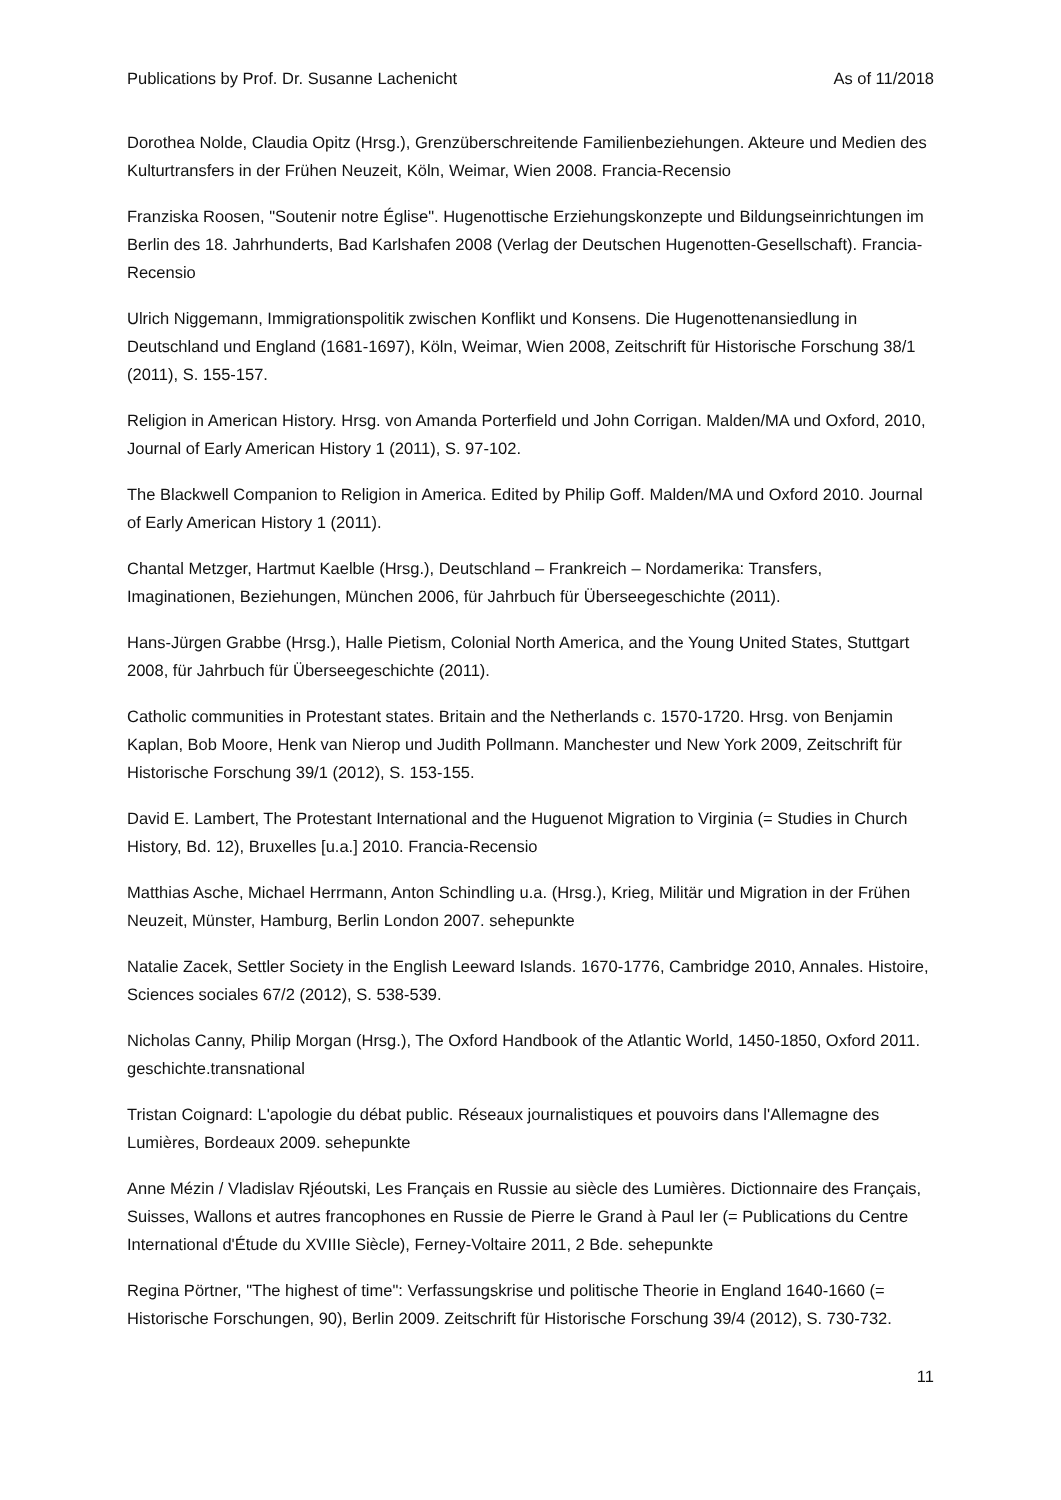Publications by Prof. Dr. Susanne Lachenicht As of 11/2018
Dorothea Nolde, Claudia Opitz (Hrsg.), Grenzüberschreitende Familienbeziehungen. Akteure und Medien des Kulturtransfers in der Frühen Neuzeit, Köln, Weimar, Wien 2008. Francia-Recensio
Franziska Roosen, "Soutenir notre Église". Hugenottische Erziehungskonzepte und Bildungseinrichtungen im Berlin des 18. Jahrhunderts, Bad Karlshafen 2008 (Verlag der Deutschen Hugenotten-Gesellschaft). Francia-Recensio
Ulrich Niggemann, Immigrationspolitik zwischen Konflikt und Konsens. Die Hugenottenansiedlung in Deutschland und England (1681-1697), Köln, Weimar, Wien 2008, Zeitschrift für Historische Forschung 38/1 (2011), S. 155-157.
Religion in American History. Hrsg. von Amanda Porterfield und John Corrigan. Malden/MA und Oxford, 2010, Journal of Early American History 1 (2011), S. 97-102.
The Blackwell Companion to Religion in America. Edited by Philip Goff. Malden/MA und Oxford 2010. Journal of Early American History 1 (2011).
Chantal Metzger, Hartmut Kaelble (Hrsg.), Deutschland – Frankreich – Nordamerika: Transfers, Imaginationen, Beziehungen, München 2006, für Jahrbuch für Überseegeschichte (2011).
Hans-Jürgen Grabbe (Hrsg.), Halle Pietism, Colonial North America, and the Young United States, Stuttgart 2008, für Jahrbuch für Überseegeschichte (2011).
Catholic communities in Protestant states. Britain and the Netherlands c. 1570-1720. Hrsg. von Benjamin Kaplan, Bob Moore, Henk van Nierop und Judith Pollmann. Manchester und New York 2009, Zeitschrift für Historische Forschung 39/1 (2012), S. 153-155.
David E. Lambert, The Protestant International and the Huguenot Migration to Virginia (= Studies in Church History, Bd. 12), Bruxelles [u.a.] 2010. Francia-Recensio
Matthias Asche, Michael Herrmann, Anton Schindling u.a. (Hrsg.), Krieg, Militär und Migration in der Frühen Neuzeit, Münster, Hamburg, Berlin London 2007. sehepunkte
Natalie Zacek, Settler Society in the English Leeward Islands. 1670-1776, Cambridge 2010, Annales. Histoire, Sciences sociales 67/2 (2012), S. 538-539.
Nicholas Canny, Philip Morgan (Hrsg.), The Oxford Handbook of the Atlantic World, 1450-1850, Oxford 2011. geschichte.transnational
Tristan Coignard: L'apologie du débat public. Réseaux journalistiques et pouvoirs dans l'Allemagne des Lumières, Bordeaux 2009. sehepunkte
Anne Mézin / Vladislav Rjéoutski, Les Français en Russie au siècle des Lumières. Dictionnaire des Français, Suisses, Wallons et autres francophones en Russie de Pierre le Grand à Paul Ier (= Publications du Centre International d'Étude du XVIIIe Siècle), Ferney-Voltaire 2011, 2 Bde. sehepunkte
Regina Pörtner, "The highest of time": Verfassungskrise und politische Theorie in England 1640-1660 (= Historische Forschungen, 90), Berlin 2009. Zeitschrift für Historische Forschung 39/4 (2012), S. 730-732.
11